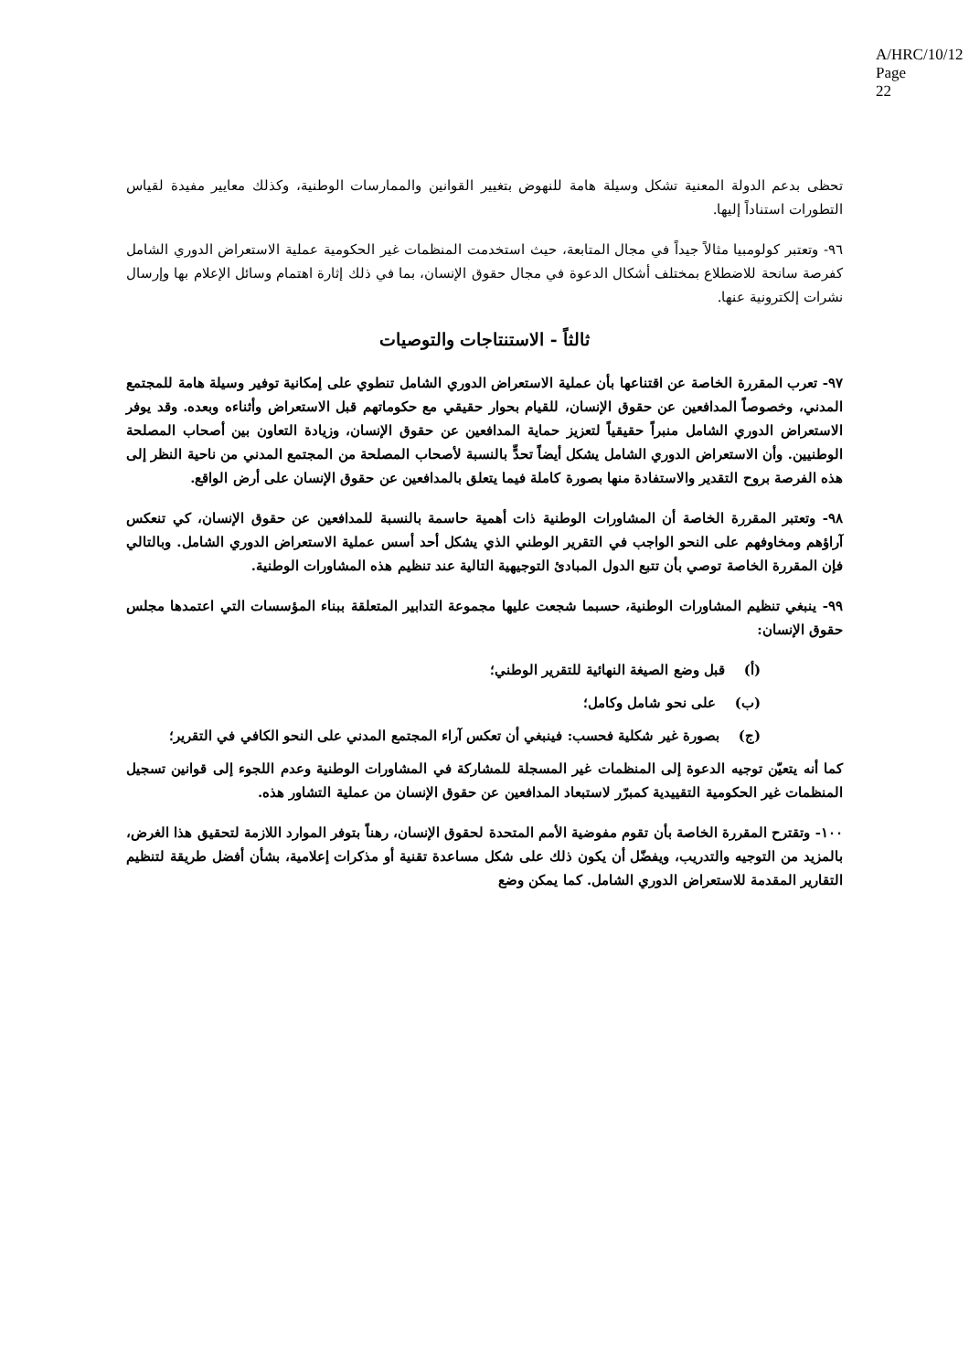A/HRC/10/12
Page 22
تحظى بدعم الدولة المعنية تشكل وسيلة هامة للنهوض بتغيير القوانين والممارسات الوطنية، وكذلك معايير مفيدة لقياس التطورات استناداً إليها.
٩٦- وتعتبر كولومبيا مثالاً جيداً في مجال المتابعة، حيث استخدمت المنظمات غير الحكومية عملية الاستعراض الدوري الشامل كفرصة سانحة للاضطلاع بمختلف أشكال الدعوة في مجال حقوق الإنسان، بما في ذلك إثارة اهتمام وسائل الإعلام بها وإرسال نشرات إلكترونية عنها.
ثالثاً - الاستنتاجات والتوصيات
٩٧- تعرب المقررة الخاصة عن اقتناعها بأن عملية الاستعراض الدوري الشامل تنطوي على إمكانية توفير وسيلة هامة للمجتمع المدني، وخصوصاً المدافعين عن حقوق الإنسان، للقيام بحوار حقيقي مع حكوماتهم قبل الاستعراض وأثناءه وبعده. وقد يوفر الاستعراض الدوري الشامل منبراً حقيقياً لتعزيز حماية المدافعين عن حقوق الإنسان، وزيادة التعاون بين أصحاب المصلحة الوطنيين. وأن الاستعراض الدوري الشامل يشكل أيضاً تحدٍّ بالنسبة لأصحاب المصلحة من المجتمع المدني من ناحية النظر إلى هذه الفرصة بروح التقدير والاستفادة منها بصورة كاملة فيما يتعلق بالمدافعين عن حقوق الإنسان على أرض الواقع.
٩٨- وتعتبر المقررة الخاصة أن المشاورات الوطنية ذات أهمية حاسمة بالنسبة للمدافعين عن حقوق الإنسان، كي تنعكس آراؤهم ومخاوفهم على النحو الواجب في التقرير الوطني الذي يشكل أحد أسس عملية الاستعراض الدوري الشامل. وبالتالي فإن المقررة الخاصة توصي بأن تتبع الدول المبادئ التوجيهية التالية عند تنظيم هذه المشاورات الوطنية.
٩٩- ينبغي تنظيم المشاورات الوطنية، حسبما شجعت عليها مجموعة التدابير المتعلقة ببناء المؤسسات التي اعتمدها مجلس حقوق الإنسان:
(أ) قبل وضع الصيغة النهائية للتقرير الوطني؛
(ب) على نحو شامل وكامل؛
(ج) بصورة غير شكلية فحسب: فينبغي أن تعكس آراء المجتمع المدني على النحو الكافي في التقرير؛
كما أنه يتعيّن توجيه الدعوة إلى المنظمات غير المسجلة للمشاركة في المشاورات الوطنية وعدم اللجوء إلى قوانين تسجيل المنظمات غير الحكومية التقييدية كمبرّر لاستبعاد المدافعين عن حقوق الإنسان من عملية التشاور هذه.
١٠٠- وتقترح المقررة الخاصة بأن تقوم مفوضية الأمم المتحدة لحقوق الإنسان، رهناً بتوفر الموارد اللازمة لتحقيق هذا الغرض، بالمزيد من التوجيه والتدريب، ويفضّل أن يكون ذلك على شكل مساعدة تقنية أو مذكرات إعلامية، بشأن أفضل طريقة لتنظيم التقارير المقدمة للاستعراض الدوري الشامل. كما يمكن وضع